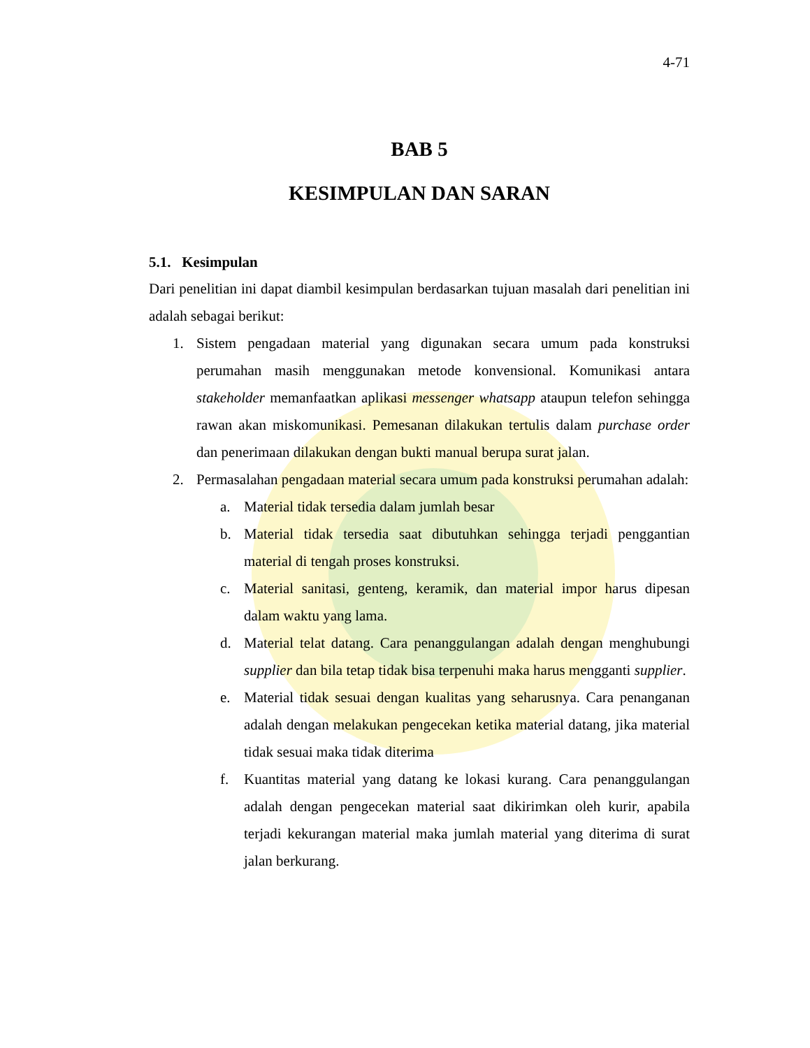4-71
BAB 5
KESIMPULAN DAN SARAN
5.1. Kesimpulan
Dari penelitian ini dapat diambil kesimpulan berdasarkan tujuan masalah dari penelitian ini adalah sebagai berikut:
1. Sistem pengadaan material yang digunakan secara umum pada konstruksi perumahan masih menggunakan metode konvensional. Komunikasi antara stakeholder memanfaatkan aplikasi messenger whatsapp ataupun telefon sehingga rawan akan miskomunikasi. Pemesanan dilakukan tertulis dalam purchase order dan penerimaan dilakukan dengan bukti manual berupa surat jalan.
2. Permasalahan pengadaan material secara umum pada konstruksi perumahan adalah:
a. Material tidak tersedia dalam jumlah besar
b. Material tidak tersedia saat dibutuhkan sehingga terjadi penggantian material di tengah proses konstruksi.
c. Material sanitasi, genteng, keramik, dan material impor harus dipesan dalam waktu yang lama.
d. Material telat datang. Cara penanggulangan adalah dengan menghubungi supplier dan bila tetap tidak bisa terpenuhi maka harus mengganti supplier.
e. Material tidak sesuai dengan kualitas yang seharusnya. Cara penanganan adalah dengan melakukan pengecekan ketika material datang, jika material tidak sesuai maka tidak diterima
f. Kuantitas material yang datang ke lokasi kurang. Cara penanggulangan adalah dengan pengecekan material saat dikirimkan oleh kurir, apabila terjadi kekurangan material maka jumlah material yang diterima di surat jalan berkurang.